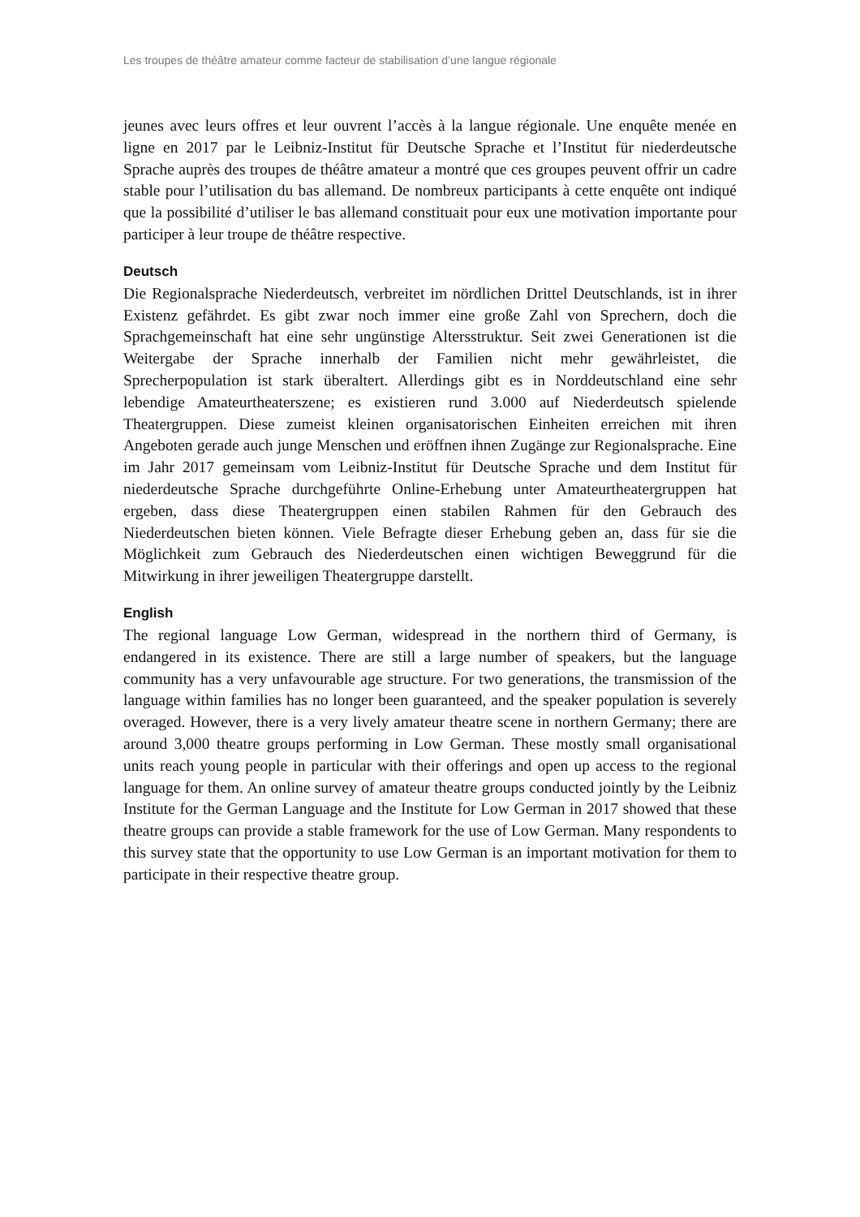Les troupes de théâtre amateur comme facteur de stabilisation d’une langue régionale
jeunes avec leurs offres et leur ouvrent l’accès à la langue régionale. Une enquête menée en ligne en 2017 par le Leibniz-Institut für Deutsche Sprache et l’Institut für niederdeutsche Sprache auprès des troupes de théâtre amateur a montré que ces groupes peuvent offrir un cadre stable pour l’utilisation du bas allemand. De nombreux participants à cette enquête ont indiqué que la possibilité d’utiliser le bas allemand constituait pour eux une motivation importante pour participer à leur troupe de théâtre respective.
Deutsch
Die Regionalsprache Niederdeutsch, verbreitet im nördlichen Drittel Deutschlands, ist in ihrer Existenz gefährdet. Es gibt zwar noch immer eine große Zahl von Sprechern, doch die Sprachgemeinschaft hat eine sehr ungünstige Altersstruktur. Seit zwei Generationen ist die Weitergabe der Sprache innerhalb der Familien nicht mehr gewährleistet, die Sprecherpopulation ist stark überaltert. Allerdings gibt es in Norddeutschland eine sehr lebendige Amateurtheaterszene; es existieren rund 3.000 auf Niederdeutsch spielende Theatergruppen. Diese zumeist kleinen organisatorischen Einheiten erreichen mit ihren Angeboten gerade auch junge Menschen und eröffnen ihnen Zugänge zur Regionalsprache. Eine im Jahr 2017 gemeinsam vom Leibniz-Institut für Deutsche Sprache und dem Institut für niederdeutsche Sprache durchgeführte Online-Erhebung unter Amateurtheatergruppen hat ergeben, dass diese Theatergruppen einen stabilen Rahmen für den Gebrauch des Niederdeutschen bieten können. Viele Befragte dieser Erhebung geben an, dass für sie die Möglichkeit zum Gebrauch des Niederdeutschen einen wichtigen Beweggrund für die Mitwirkung in ihrer jeweiligen Theatergruppe darstellt.
English
The regional language Low German, widespread in the northern third of Germany, is endangered in its existence. There are still a large number of speakers, but the language community has a very unfavourable age structure. For two generations, the transmission of the language within families has no longer been guaranteed, and the speaker population is severely overaged. However, there is a very lively amateur theatre scene in northern Germany; there are around 3,000 theatre groups performing in Low German. These mostly small organisational units reach young people in particular with their offerings and open up access to the regional language for them. An online survey of amateur theatre groups conducted jointly by the Leibniz Institute for the German Language and the Institute for Low German in 2017 showed that these theatre groups can provide a stable framework for the use of Low German. Many respondents to this survey state that the opportunity to use Low German is an important motivation for them to participate in their respective theatre group.